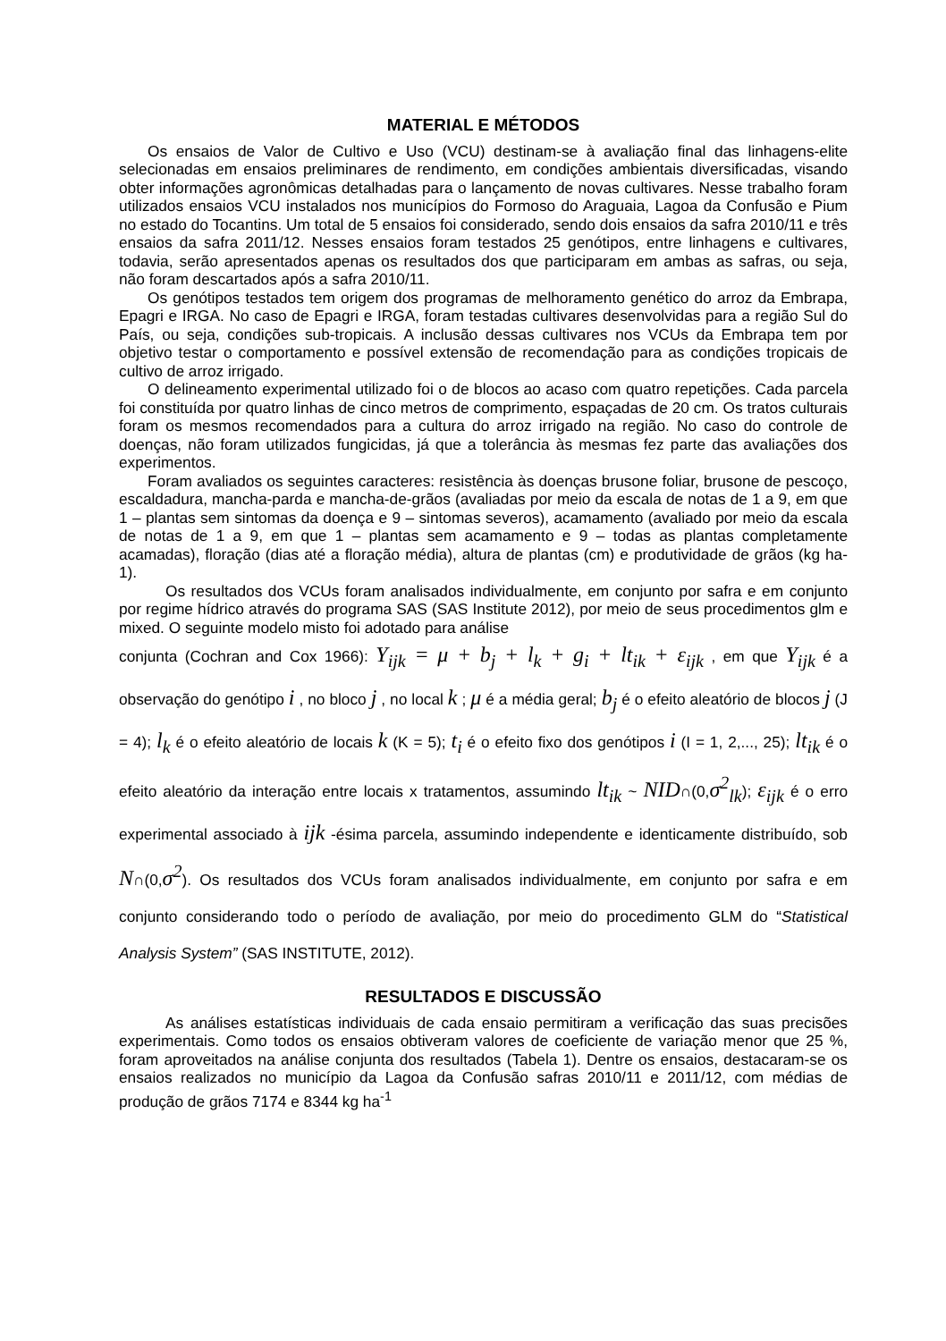MATERIAL E MÉTODOS
Os ensaios de Valor de Cultivo e Uso (VCU) destinam-se à avaliação final das linhagens-elite selecionadas em ensaios preliminares de rendimento, em condições ambientais diversificadas, visando obter informações agronômicas detalhadas para o lançamento de novas cultivares. Nesse trabalho foram utilizados ensaios VCU instalados nos municípios do Formoso do Araguaia, Lagoa da Confusão e Pium no estado do Tocantins. Um total de 5 ensaios foi considerado, sendo dois ensaios da safra 2010/11 e três ensaios da safra 2011/12. Nesses ensaios foram testados 25 genótipos, entre linhagens e cultivares, todavia, serão apresentados apenas os resultados dos que participaram em ambas as safras, ou seja, não foram descartados após a safra 2010/11.
Os genótipos testados tem origem dos programas de melhoramento genético do arroz da Embrapa, Epagri e IRGA. No caso de Epagri e IRGA, foram testadas cultivares desenvolvidas para a região Sul do País, ou seja, condições sub-tropicais. A inclusão dessas cultivares nos VCUs da Embrapa tem por objetivo testar o comportamento e possível extensão de recomendação para as condições tropicais de cultivo de arroz irrigado.
O delineamento experimental utilizado foi o de blocos ao acaso com quatro repetições. Cada parcela foi constituída por quatro linhas de cinco metros de comprimento, espaçadas de 20 cm. Os tratos culturais foram os mesmos recomendados para a cultura do arroz irrigado na região. No caso do controle de doenças, não foram utilizados fungicidas, já que a tolerância às mesmas fez parte das avaliações dos experimentos.
Foram avaliados os seguintes caracteres: resistência às doenças brusone foliar, brusone de pescoço, escaldadura, mancha-parda e mancha-de-grãos (avaliadas por meio da escala de notas de 1 a 9, em que 1 – plantas sem sintomas da doença e 9 – sintomas severos), acamamento (avaliado por meio da escala de notas de 1 a 9, em que 1 – plantas sem acamamento e 9 – todas as plantas completamente acamadas), floração (dias até a floração média), altura de plantas (cm) e produtividade de grãos (kg ha-1).
Os resultados dos VCUs foram analisados individualmente, em conjunto por safra e em conjunto por regime hídrico através do programa SAS (SAS Institute 2012), por meio de seus procedimentos glm e mixed. O seguinte modelo misto foi adotado para análise
conjunta (Cochran and Cox 1966): Y<sub>ijk</sub> = μ + b<sub>j</sub> + l<sub>k</sub> + g<sub>i</sub> + lt<sub>ik</sub> + ε<sub>ijk</sub> , em que Y<sub>ijk</sub> é a observação do genótipo i , no bloco j , no local k ; μ é a média geral; b<sub>j</sub> é o efeito aleatório de blocos j (J = 4); l<sub>k</sub> é o efeito aleatório de locais k (K = 5); t<sub>i</sub> é o efeito fixo dos genótipos i (I = 1, 2,..., 25); lt<sub>ik</sub> é o efeito aleatório da interação entre locais x tratamentos, assumindo lt<sub>ik</sub> ~ NID∩(0,σ<sup>2</sup><sub>lk</sub>); ε<sub>ijk</sub> é o erro experimental associado à ijk -ésima parcela, assumindo independente e identicamente distribuído, sob N∩(0,σ<sup>2</sup>). Os resultados dos VCUs foram analisados individualmente, em conjunto por safra e em conjunto considerando todo o período de avaliação, por meio do procedimento GLM do “Statistical Analysis System” (SAS INSTITUTE, 2012).
RESULTADOS E DISCUSSÃO
As análises estatísticas individuais de cada ensaio permitiram a verificação das suas precisões experimentais. Como todos os ensaios obtiveram valores de coeficiente de variação menor que 25 %, foram aproveitados na análise conjunta dos resultados (Tabela 1). Dentre os ensaios, destacaram-se os ensaios realizados no município da Lagoa da Confusão safras 2010/11 e 2011/12, com médias de produção de grãos 7174 e 8344 kg ha<sup>-1</sup>